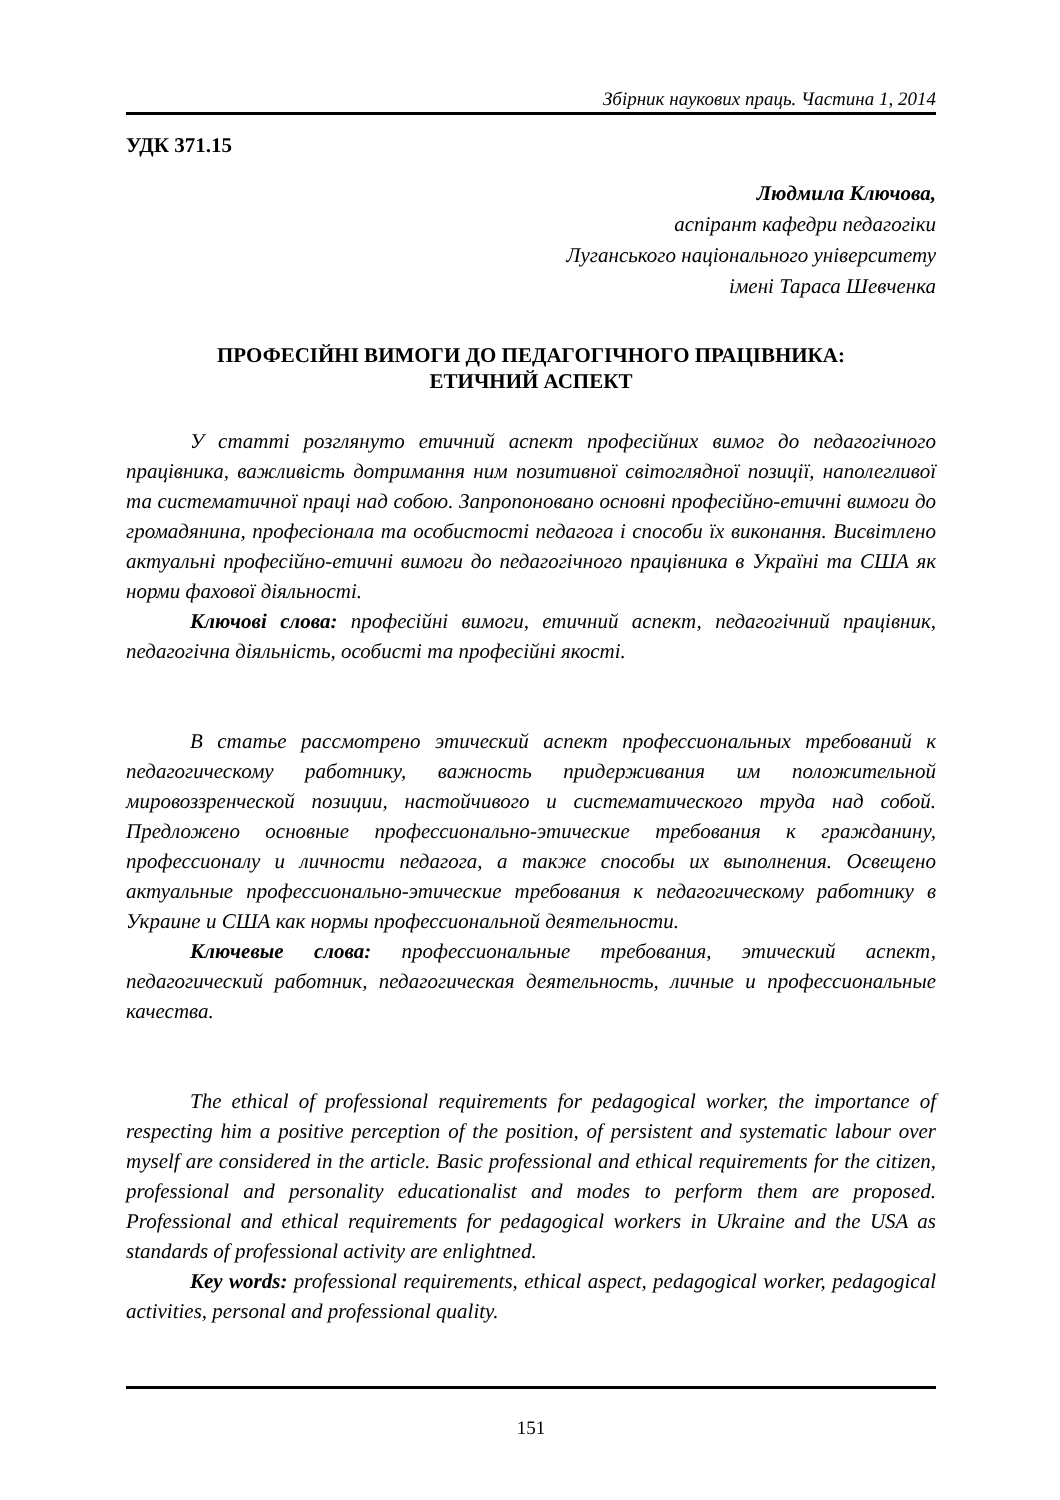Збірник наукових праць. Частина 1, 2014
УДК 371.15
Людмила Ключова,
аспірант кафедри педагогіки
Луганського національного університету
імені Тараса Шевченка
ПРОФЕСІЙНІ ВИМОГИ ДО ПЕДАГОГІЧНОГО ПРАЦІВНИКА:
ЕТИЧНИЙ АСПЕКТ
У статті розглянуто етичний аспект професійних вимог до педагогічного працівника, важливість дотримання ним позитивної світоглядної позиції, наполегливої та систематичної праці над собою. Запропоновано основні професійно-етичні вимоги до громадянина, професіонала та особистості педагога і способи їх виконання. Висвітлено актуальні професійно-етичні вимоги до педагогічного працівника в Україні та США як норми фахової діяльності.
Ключові слова: професійні вимоги, етичний аспект, педагогічний працівник, педагогічна діяльність, особисті та професійні якості.
В статье рассмотрено этический аспект профессиональных требований к педагогическому работнику, важность придерживания им положительной мировоззренческой позиции, настойчивого и систематического труда над собой. Предложено основные профессионально-этические требования к гражданину, профессионалу и личности педагога, а также способы их выполнения. Освещено актуальные профессионально-этические требования к педагогическому работнику в Украине и США как нормы профессиональной деятельности.
Ключевые слова: профессиональные требования, этический аспект, педагогический работник, педагогическая деятельность, личные и профессиональные качества.
The ethical of professional requirements for pedagogical worker, the importance of respecting him a positive perception of the position, of persistent and systematic labour over myself are considered in the article. Basic professional and ethical requirements for the citizen, professional and personality educationalist and modes to perform them are proposed. Professional and ethical requirements for pedagogical workers in Ukraine and the USA as standards of professional activity are enlightned.
Key words: professional requirements, ethical aspect, pedagogical worker, pedagogical activities, personal and professional quality.
151